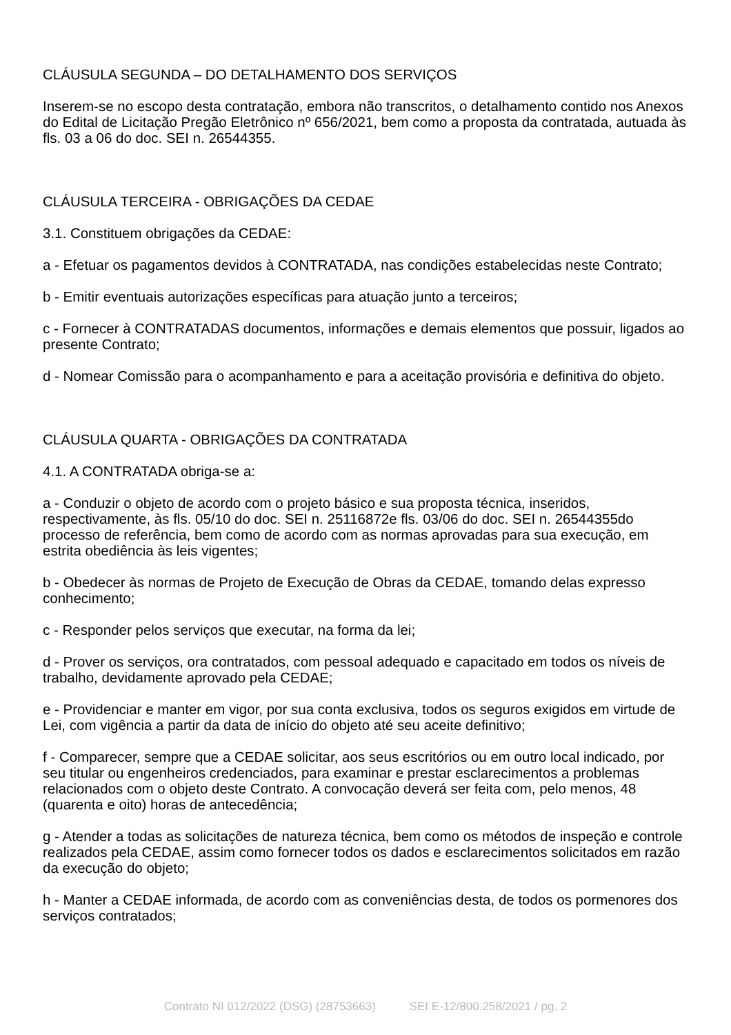CLÁUSULA SEGUNDA – DO DETALHAMENTO DOS SERVIÇOS
Inserem-se no escopo desta contratação, embora não transcritos, o detalhamento contido nos Anexos do Edital de Licitação Pregão Eletrônico nº 656/2021, bem como a proposta da contratada, autuada às fls. 03 a 06 do doc. SEI n. 26544355.
CLÁUSULA TERCEIRA - OBRIGAÇÕES DA CEDAE
3.1. Constituem obrigações da CEDAE:
a - Efetuar os pagamentos devidos à CONTRATADA, nas condições estabelecidas neste Contrato;
b - Emitir eventuais autorizações específicas para atuação junto a terceiros;
c - Fornecer à CONTRATADAS documentos, informações e demais elementos que possuir, ligados ao presente Contrato;
d - Nomear Comissão para o acompanhamento e para a aceitação provisória e definitiva do objeto.
CLÁUSULA QUARTA - OBRIGAÇÕES DA CONTRATADA
4.1. A CONTRATADA obriga-se a:
a - Conduzir o objeto de acordo com o projeto básico e sua proposta técnica, inseridos, respectivamente, às fls. 05/10 do doc. SEI n. 25116872e fls. 03/06 do doc. SEI n. 26544355do processo de referência, bem como de acordo com as normas aprovadas para sua execução, em estrita obediência às leis vigentes;
b - Obedecer às normas de Projeto de Execução de Obras da CEDAE, tomando delas expresso conhecimento;
c - Responder pelos serviços que executar, na forma da lei;
d - Prover os serviços, ora contratados, com pessoal adequado e capacitado em todos os níveis de trabalho, devidamente aprovado pela CEDAE;
e - Providenciar e manter em vigor, por sua conta exclusiva, todos os seguros exigidos em virtude de Lei, com vigência a partir da data de início do objeto até seu aceite definitivo;
f - Comparecer, sempre que a CEDAE solicitar, aos seus escritórios ou em outro local indicado, por seu titular ou engenheiros credenciados, para examinar e prestar esclarecimentos a problemas relacionados com o objeto deste Contrato. A convocação deverá ser feita com, pelo menos, 48 (quarenta e oito) horas de antecedência;
g - Atender a todas as solicitações de natureza técnica, bem como os métodos de inspeção e controle realizados pela CEDAE, assim como fornecer todos os dados e esclarecimentos solicitados em razão da execução do objeto;
h - Manter a CEDAE informada, de acordo com as conveniências desta, de todos os pormenores dos serviços contratados;
Contrato NI 012/2022 (DSG) (28753663) SEI E-12/800.258/2021 / pg. 2